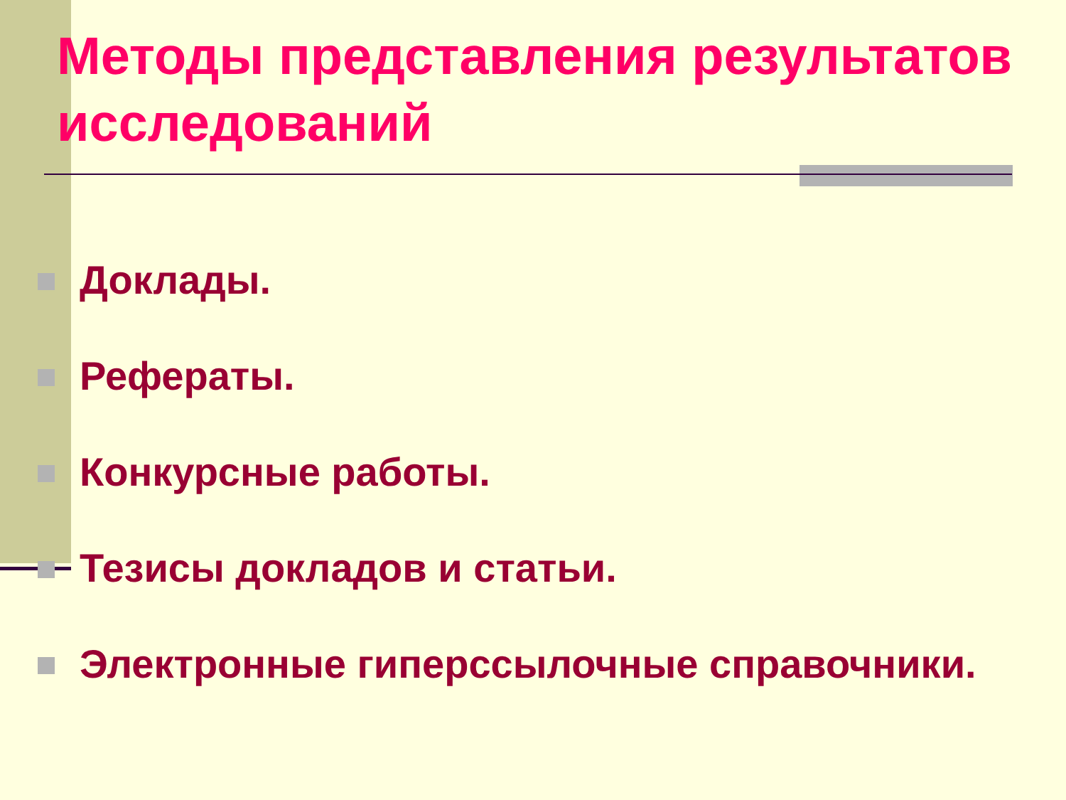Методы представления результатов исследований
Доклады.
Рефераты.
Конкурсные работы.
Тезисы докладов и статьи.
Электронные гиперссылочные справочники.